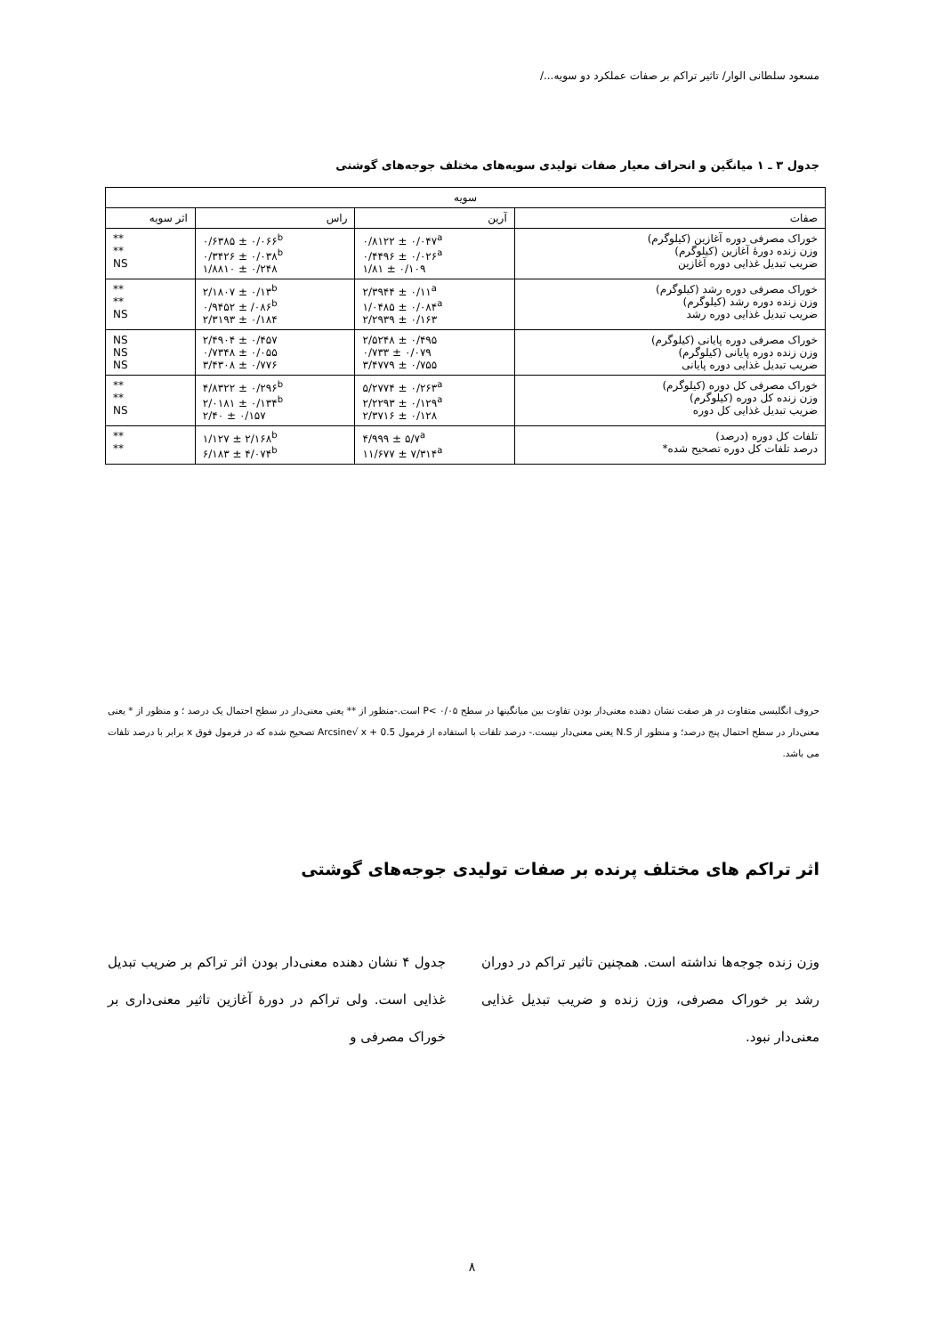مسعود سلطانی الوار/ تاثیر تراکم بر صفات عملکرد دو سویه.../
جدول ۳ ـ ۱ میانگین و انحراف معیار صفات تولیدی سویه‌های مختلف جوجه‌های گوشتی
| سویه | | | |
| --- | --- | --- | --- |
| صفات | آرین | راس | اثر سویه |
| خوراک مصرفی دوره آغازین (کیلوگرم) وزن زنده دورۀ آغازین (کیلوگرم) ضریب تبدیل غذایی دوره آغازین | ۰/۸۱۲۲ ± ۰/۰۴۷<sup>a</sup> ۰/۴۴۹۶ ± ۰/۰۲۶<sup>a</sup> ۱/۸۱ ± ۰/۱۰۹ | ۰/۶۳۸۵ ± ۰/۰۶۶<sup>b</sup> ۰/۳۴۲۶ ± ۰/۰۳۸<sup>b</sup> ۱/۸۸۱۰ ± ۰/۲۴۸ | ** ** NS |
| خوراک مصرفی دوره رشد (کیلوگرم) وزن زنده دوره رشد (کیلوگرم) ضریب تبدیل غذایی دوره رشد | ۲/۳۹۴۴ ± ۰/۱۱<sup>a</sup> ۱/۰۴۸۵ ± ۰/۰۸۴<sup>a</sup> ۲/۲۹۳۹ ± ۰/۱۶۳ | ۲/۱۸۰۷ ± ۰/۱۳<sup>b</sup> ۰/۹۴۵۲ ± /۰۸۶<sup>b</sup> ۲/۳۱۹۳ ± ۰/۱۸۴ | ** ** NS |
| خوراک مصرفی دوره پایانی (کیلوگرم) وزن زنده دوره پایانی (کیلوگرم) ضریب تبدیل غذایی دوره پایانی | ۲/۵۲۴۸ ± ۰/۴۹۵ ۰/۷۳۳ ± ۰/۰۷۹ ۳/۴۷۷۹ ± ۰/۷۵۵ | ۲/۴۹۰۴ ± ۰/۴۵۷ ۰/۷۳۴۸ ± ۰/۰۵۵ ۳/۴۳۰۸ ± ۰/۷۷۶ | NS NS NS |
| خوراک مصرفی کل دوره (کیلوگرم) وزن زنده کل دوره (کیلوگرم) ضریب تبدیل غذایی کل دوره | ۵/۲۷۷۴ ± ۰/۲۶۳<sup>a</sup> ۲/۲۲۹۳ ± ۰/۱۲۹<sup>a</sup> ۲/۳۷۱۶ ± ۰/۱۲۸ | ۴/۸۳۲۲ ± ۰/۲۹۶<sup>b</sup> ۲/۰۱۸۱ ± ۰/۱۳۴<sup>b</sup> ۲/۴۰ ± ۰/۱۵۷ | ** ** NS |
| تلفات کل دوره (درصد) درصد تلفات کل دوره تصحیح شده* | ۴/۹۹۹ ± ۵/۷<sup>a</sup> ۱۱/۶۷۷ ± ۷/۳۱۴<sup>a</sup> | ۱/۱۲۷ ± ۲/۱۶۸<sup>b</sup> ۶/۱۸۳ ± ۴/۰۷۴<sup>b</sup> | ** ** |
حروف انگلیسی متفاوت در هر صفت نشان دهنده معنی‌دار بودن تفاوت بین میانگینها در سطح P< ۰/۰۵ است.-منظور از ** یعنی معنی‌دار در سطح احتمال یک درصد ؛ و منظور از * یعنی معنی‌دار در سطح احتمال پنج درصد؛ و منظور از N.S یعنی معنی‌دار نیست.- درصد تلفات با استفاده از فرمول Arcsine√ x + 0.5 تصحیح شده که در فرمول فوق x برابر با درصد تلفات می باشد.
اثر تراکم های مختلف پرنده بر صفات تولیدی جوجه‌های گوشتی
وزن زنده جوجه‌ها نداشته است. همچنین تاثیر تراکم در دوران رشد بر خوراک مصرفی، وزن زنده و ضریب تبدیل غذایی معنی‌دار نبود.
جدول ۴ نشان دهنده معنی‌دار بودن اثر تراکم بر ضریب تبدیل غذایی است. ولی تراکم در دورۀ آغازین تاثیر معنی‌داری بر خوراک مصرفی و
۸